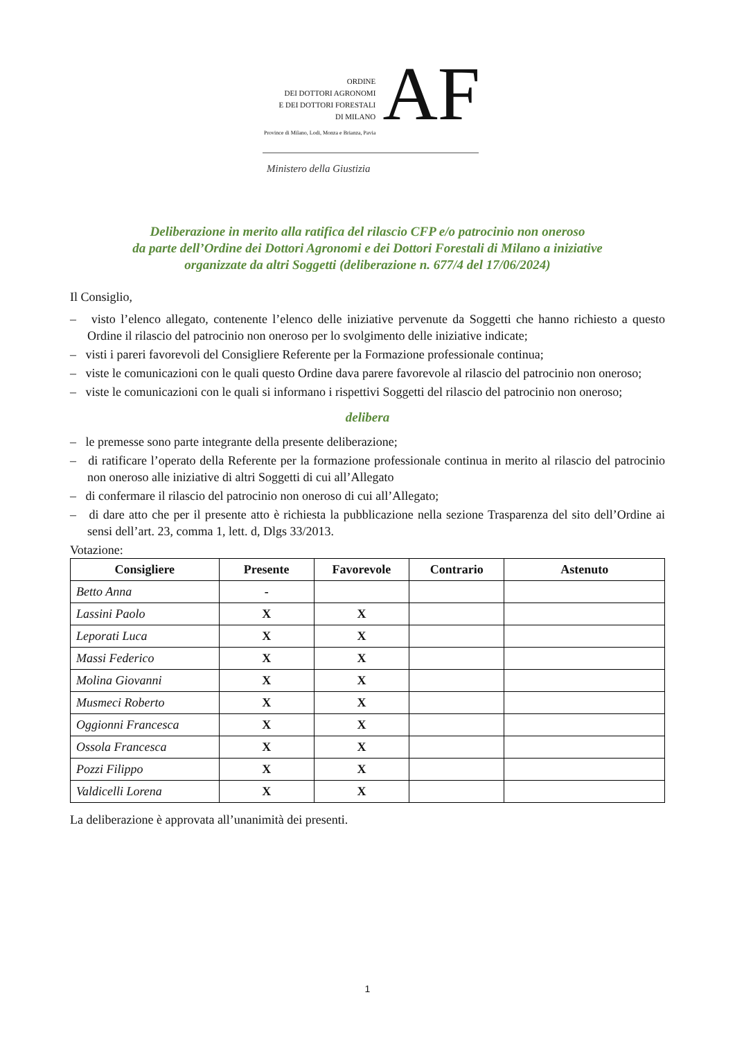ORDINE
DEI DOTTORI AGRONOMI
E DEI DOTTORI FORESTALI
DI MILANO
Province di Milano, Lodi, Monza e Brianza, Pavia
AF
Ministero della Giustizia
Deliberazione in merito alla ratifica del rilascio CFP e/o patrocinio non oneroso
da parte dell’Ordine dei Dottori Agronomi e dei Dottori Forestali di Milano a iniziative
organizzate da altri Soggetti (deliberazione n. 677/4 del 17/06/2024)
Il Consiglio,
– visto l’elenco allegato, contenente l’elenco delle iniziative pervenute da Soggetti che hanno richiesto a questo Ordine il rilascio del patrocinio non oneroso per lo svolgimento delle iniziative indicate;
– visti i pareri favorevoli del Consigliere Referente per la Formazione professionale continua;
– viste le comunicazioni con le quali questo Ordine dava parere favorevole al rilascio del patrocinio non oneroso;
– viste le comunicazioni con le quali si informano i rispettivi Soggetti del rilascio del patrocinio non oneroso;
delibera
– le premesse sono parte integrante della presente deliberazione;
– di ratificare l’operato della Referente per la formazione professionale continua in merito al rilascio del patrocinio non oneroso alle iniziative di altri Soggetti di cui all’Allegato
– di confermare il rilascio del patrocinio non oneroso di cui all’Allegato;
– di dare atto che per il presente atto è richiesta la pubblicazione nella sezione Trasparenza del sito dell’Ordine ai sensi dell’art. 23, comma 1, lett. d, Dlgs 33/2013.
Votazione:
| Consigliere | Presente | Favorevole | Contrario | Astenuto |
| --- | --- | --- | --- | --- |
| Betto Anna | - | | | |
| Lassini Paolo | X | X | | |
| Leporati Luca | X | X | | |
| Massi Federico | X | X | | |
| Molina Giovanni | X | X | | |
| Musmeci Roberto | X | X | | |
| Oggionni Francesca | X | X | | |
| Ossola Francesca | X | X | | |
| Pozzi Filippo | X | X | | |
| Valdicelli Lorena | X | X | | |
La deliberazione è approvata all’unanimità dei presenti.
1